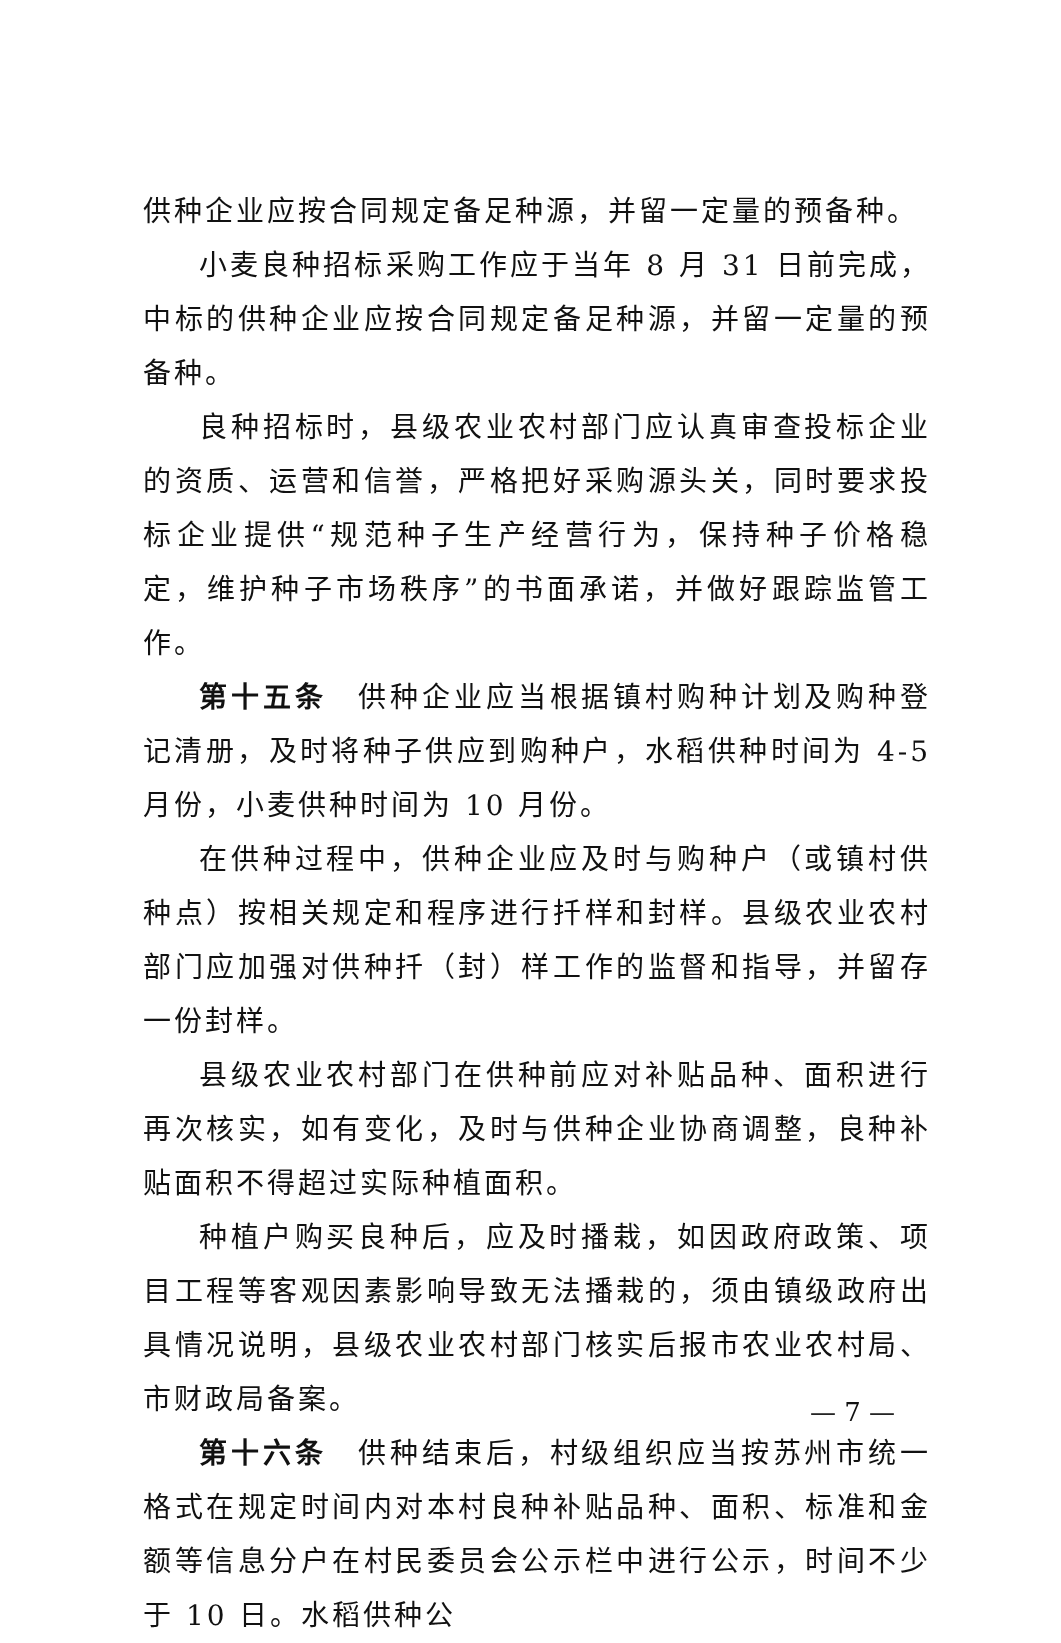供种企业应按合同规定备足种源，并留一定量的预备种。
小麦良种招标采购工作应于当年 8 月 31 日前完成，中标的供种企业应按合同规定备足种源，并留一定量的预备种。
良种招标时，县级农业农村部门应认真审查投标企业的资质、运营和信誉，严格把好采购源头关，同时要求投标企业提供“规范种子生产经营行为，保持种子价格稳定，维护种子市场秩序”的书面承诺，并做好跟踪监管工作。
第十五条　供种企业应当根据镇村购种计划及购种登记清册，及时将种子供应到购种户，水稻供种时间为 4-5 月份，小麦供种时间为 10 月份。
在供种过程中，供种企业应及时与购种户（或镇村供种点）按相关规定和程序进行扦样和封样。县级农业农村部门应加强对供种扦（封）样工作的监督和指导，并留存一份封样。
县级农业农村部门在供种前应对补贴品种、面积进行再次核实，如有变化，及时与供种企业协商调整，良种补贴面积不得超过实际种植面积。
种植户购买良种后，应及时播栽，如因政府政策、项目工程等客观因素影响导致无法播栽的，须由镇级政府出具情况说明，县级农业农村部门核实后报市农业农村局、市财政局备案。
第十六条　供种结束后，村级组织应当按苏州市统一格式在规定时间内对本村良种补贴品种、面积、标准和金额等信息分户在村民委员会公示栏中进行公示，时间不少于 10 日。水稻供种公
— 7 —